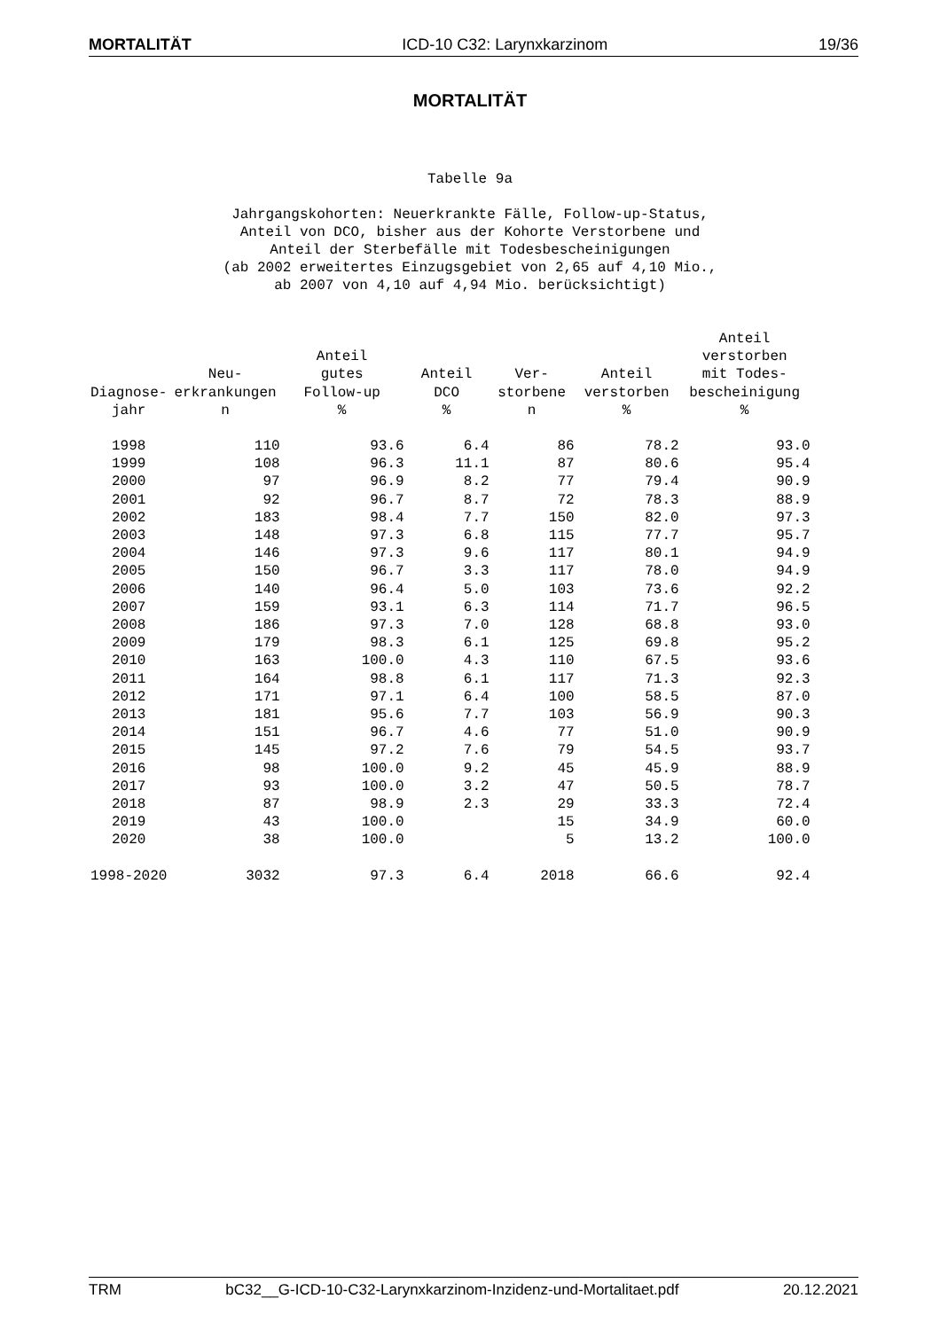MORTALITÄT ICD-10 C32: Larynxkarzinom 19/36
MORTALITÄT
Tabelle 9a
Jahrgangskohorten: Neuerkrankte Fälle, Follow-up-Status,
Anteil von DCO, bisher aus der Kohorte Verstorbene und
Anteil der Sterbefälle mit Todesbescheinigungen
(ab 2002 erweitertes Einzugsgebiet von 2,65 auf 4,10 Mio.,
ab 2007 von 4,10 auf 4,94 Mio. berücksichtigt)
| Diagnose- jahr | Neu- erkrankungen n | Anteil gutes Follow-up % | Anteil DCO % | Ver- storbene n | Anteil verstorben % | Anteil verstorben mit Todes- bescheinigung % |
| --- | --- | --- | --- | --- | --- | --- |
| 1998 | 110 | 93.6 | 6.4 | 86 | 78.2 | 93.0 |
| 1999 | 108 | 96.3 | 11.1 | 87 | 80.6 | 95.4 |
| 2000 | 97 | 96.9 | 8.2 | 77 | 79.4 | 90.9 |
| 2001 | 92 | 96.7 | 8.7 | 72 | 78.3 | 88.9 |
| 2002 | 183 | 98.4 | 7.7 | 150 | 82.0 | 97.3 |
| 2003 | 148 | 97.3 | 6.8 | 115 | 77.7 | 95.7 |
| 2004 | 146 | 97.3 | 9.6 | 117 | 80.1 | 94.9 |
| 2005 | 150 | 96.7 | 3.3 | 117 | 78.0 | 94.9 |
| 2006 | 140 | 96.4 | 5.0 | 103 | 73.6 | 92.2 |
| 2007 | 159 | 93.1 | 6.3 | 114 | 71.7 | 96.5 |
| 2008 | 186 | 97.3 | 7.0 | 128 | 68.8 | 93.0 |
| 2009 | 179 | 98.3 | 6.1 | 125 | 69.8 | 95.2 |
| 2010 | 163 | 100.0 | 4.3 | 110 | 67.5 | 93.6 |
| 2011 | 164 | 98.8 | 6.1 | 117 | 71.3 | 92.3 |
| 2012 | 171 | 97.1 | 6.4 | 100 | 58.5 | 87.0 |
| 2013 | 181 | 95.6 | 7.7 | 103 | 56.9 | 90.3 |
| 2014 | 151 | 96.7 | 4.6 | 77 | 51.0 | 90.9 |
| 2015 | 145 | 97.2 | 7.6 | 79 | 54.5 | 93.7 |
| 2016 | 98 | 100.0 | 9.2 | 45 | 45.9 | 88.9 |
| 2017 | 93 | 100.0 | 3.2 | 47 | 50.5 | 78.7 |
| 2018 | 87 | 98.9 | 2.3 | 29 | 33.3 | 72.4 |
| 2019 | 43 | 100.0 | | 15 | 34.9 | 60.0 |
| 2020 | 38 | 100.0 | | 5 | 13.2 | 100.0 |
| 1998-2020 | 3032 | 97.3 | 6.4 | 2018 | 66.6 | 92.4 |
TRM bC32__G-ICD-10-C32-Larynxkarzinom-Inzidenz-und-Mortalitaet.pdf 20.12.2021